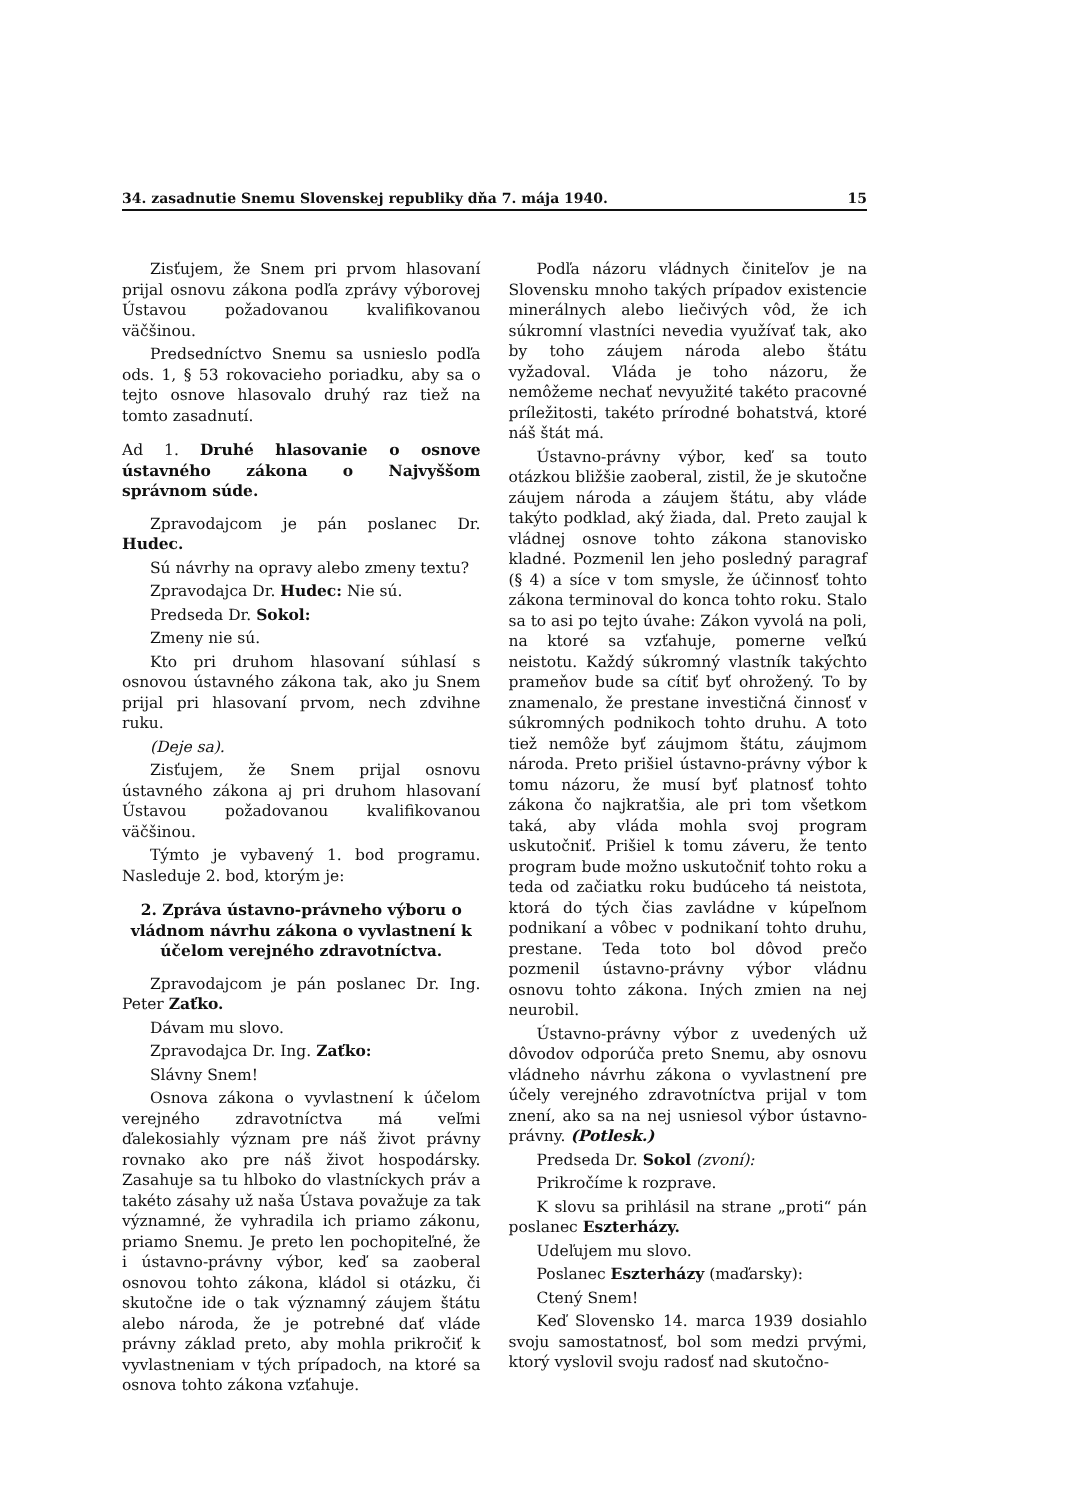34. zasadnutie Snemu Slovenskej republiky dňa 7. mája 1940. 15
Zisťujem, že Snem pri prvom hlasovaní prijal osnovu zákona podľa zprávy výborovej Ústavou požadovanou kvalifikovanou väčšinou.
Predsedníctvo Snemu sa usnieslo podľa ods. 1, § 53 rokovacieho poriadku, aby sa o tejto osnove hlasovalo druhý raz tiež na tomto zasadnutí.
Ad 1. Druhé hlasovanie o osnove ústavného zákona o Najvyššom správnom súde.
Zpravodajcom je pán poslanec Dr. Hudec.
Sú návrhy na opravy alebo zmeny textu?
Zpravodajca Dr. Hudec: Nie sú.
Predseda Dr. Sokol:
Zmeny nie sú.
Kto pri druhom hlasovaní súhlasí s osnovou ústavného zákona tak, ako ju Snem prijal pri hlasovaní prvom, nech zdvihne ruku.
(Deje sa).
Zisťujem, že Snem prijal osnovu ústavného zákona aj pri druhom hlasovaní Ústavou požadovanou kvalifikovanou väčšinou.
Týmto je vybavený 1. bod programu. Nasleduje 2. bod, ktorým je:
2. Zpráva ústavno-právneho výboru o vládnom návrhu zákona o vyvlastnení k účelom verejného zdravotníctva.
Zpravodajcom je pán poslanec Dr. Ing. Peter Zaťko.
Dávam mu slovo.
Zpravodajca Dr. Ing. Zaťko:
Slávny Snem!
Osnova zákona o vyvlastnení k účelom verejného zdravotníctva má veľmi ďalekosiahly význam pre náš život právny rovnako ako pre náš život hospodársky. Zasahuje sa tu hlboko do vlastníckych práv a takéto zásahy už naša Ústava považuje za tak významné, že vyhradila ich priamo zákonu, priamo Snemu. Je preto len pochopiteľné, že i ústavno-právny výbor, keď sa zaoberal osnovou tohto zákona, kládol si otázku, či skutočne ide o tak významný záujem štátu alebo národa, že je potrebné dať vláde právny základ preto, aby mohla prikročiť k vyvlastneniam v tých prípadoch, na ktoré sa osnova tohto zákona vzťahuje.
Podľa názoru vládnych činiteľov je na Slovensku mnoho takých prípadov existencie minerálnych alebo liečivých vôd, že ich súkromní vlastníci nevedia využívať tak, ako by toho záujem národa alebo štátu vyžadoval. Vláda je toho názoru, že nemôžeme nechať nevyužité takéto pracovné príležitosti, takéto prírodné bohatstvá, ktoré náš štát má.
Ústavno-právny výbor, keď sa touto otázkou bližšie zaoberal, zistil, že je skutočne záujem národa a záujem štátu, aby vláde takýto podklad, aký žiada, dal. Preto zaujal k vládnej osnove tohto zákona stanovisko kladné. Pozmenil len jeho posledný paragraf (§ 4) a síce v tom smysle, že účinnosť tohto zákona terminoval do konca tohto roku. Stalo sa to asi po tejto úvahe: Zákon vyvolá na poli, na ktoré sa vzťahuje, pomerne veľkú neistotu. Každý súkromný vlastník takýchto prameňov bude sa cítiť byť ohrožený. To by znamenalo, že prestane investičná činnosť v súkromných podnikoch tohto druhu. A toto tiež nemôže byť záujmom štátu, záujmom národa. Preto prišiel ústavno-právny výbor k tomu názoru, že musí byť platnosť tohto zákona čo najkratšia, ale pri tom všetkom taká, aby vláda mohla svoj program uskutočniť. Prišiel k tomu záveru, že tento program bude možno uskutočniť tohto roku a teda od začiatku roku budúceho tá neistota, ktorá do tých čias zavládne v kúpeľnom podnikaní a vôbec v podnikaní tohto druhu, prestane. Teda toto bol dôvod prečo pozmenil ústavno-právny výbor vládnu osnovu tohto zákona. Iných zmien na nej neurobil.
Ústavno-právny výbor z uvedených už dôvodov odporúča preto Snemu, aby osnovu vládneho návrhu zákona o vyvlastnení pre účely verejného zdravotníctva prijal v tom znení, ako sa na nej usniesol výbor ústavno-právny. (Potlesk.)
Predseda Dr. Sokol (zvoní):
Prikročíme k rozprave.
K slovu sa prihlásil na strane „proti“ pán poslanec Eszterházy.
Udeľujem mu slovo.
Poslanec Eszterházy (maďarsky):
Ctený Snem!
Keď Slovensko 14. marca 1939 dosiahlo svoju samostatnosť, bol som medzi prvými, ktorý vyslovil svoju radosť nad skutočno-